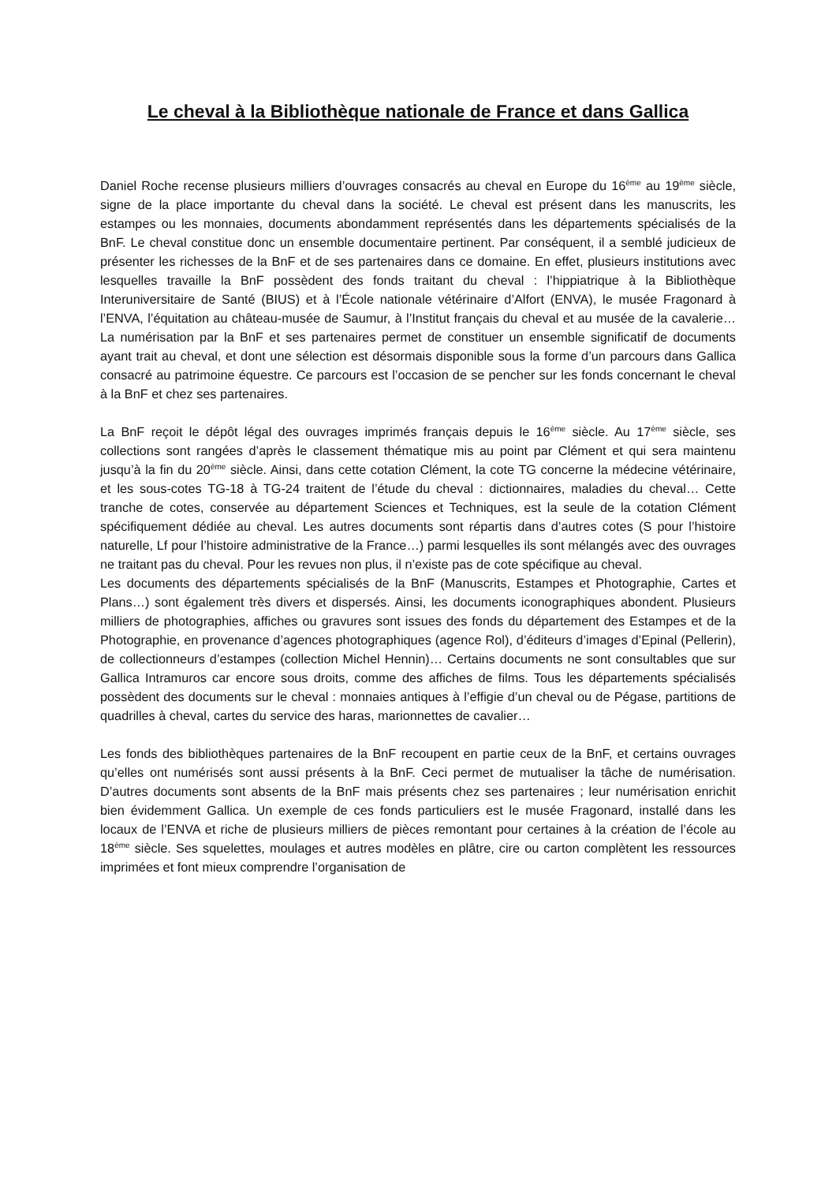Le cheval à la Bibliothèque nationale de France et dans Gallica
Daniel Roche recense plusieurs milliers d’ouvrages consacrés au cheval en Europe du 16<sup>ème</sup> au 19<sup>ème</sup> siècle, signe de la place importante du cheval dans la société. Le cheval est présent dans les manuscrits, les estampes ou les monnaies, documents abondamment représentés dans les départements spécialisés de la BnF. Le cheval constitue donc un ensemble documentaire pertinent. Par conséquent, il a semblé judicieux de présenter les richesses de la BnF et de ses partenaires dans ce domaine. En effet, plusieurs institutions avec lesquelles travaille la BnF possèdent des fonds traitant du cheval : l’hippiatrique à la Bibliothèque Interuniversitaire de Santé (BIUS) et à l’École nationale vétérinaire d’Alfort (ENVA), le musée Fragonard à l’ENVA, l’équitation au château-musée de Saumur, à l’Institut français du cheval et au musée de la cavalerie… La numérisation par la BnF et ses partenaires permet de constituer un ensemble significatif de documents ayant trait au cheval, et dont une sélection est désormais disponible sous la forme d’un parcours dans Gallica consacré au patrimoine équestre. Ce parcours est l’occasion de se pencher sur les fonds concernant le cheval à la BnF et chez ses partenaires.
La BnF reçoit le dépôt légal des ouvrages imprimés français depuis le 16<sup>ème</sup> siècle. Au 17<sup>ème</sup> siècle, ses collections sont rangées d’après le classement thématique mis au point par Clément et qui sera maintenu jusqu’à la fin du 20<sup>ème</sup> siècle. Ainsi, dans cette cotation Clément, la cote TG concerne la médecine vétérinaire, et les sous-cotes TG-18 à TG-24 traitent de l’étude du cheval : dictionnaires, maladies du cheval… Cette tranche de cotes, conservée au département Sciences et Techniques, est la seule de la cotation Clément spécifiquement dédiée au cheval. Les autres documents sont répartis dans d’autres cotes (S pour l’histoire naturelle, Lf pour l’histoire administrative de la France…) parmi lesquelles ils sont mélangés avec des ouvrages ne traitant pas du cheval. Pour les revues non plus, il n’existe pas de cote spécifique au cheval.
Les documents des départements spécialisés de la BnF (Manuscrits, Estampes et Photographie, Cartes et Plans…) sont également très divers et dispersés. Ainsi, les documents iconographiques abondent. Plusieurs milliers de photographies, affiches ou gravures sont issues des fonds du département des Estampes et de la Photographie, en provenance d’agences photographiques (agence Rol), d’éditeurs d’images d’Epinal (Pellerin), de collectionneurs d’estampes (collection Michel Hennin)… Certains documents ne sont consultables que sur Gallica Intramuros car encore sous droits, comme des affiches de films. Tous les départements spécialisés possèdent des documents sur le cheval : monnaies antiques à l’effigie d’un cheval ou de Pégase, partitions de quadrilles à cheval, cartes du service des haras, marionnettes de cavalier…
Les fonds des bibliothèques partenaires de la BnF recoupent en partie ceux de la BnF, et certains ouvrages qu’elles ont numérisés sont aussi présents à la BnF. Ceci permet de mutualiser la tâche de numérisation. D’autres documents sont absents de la BnF mais présents chez ses partenaires ; leur numérisation enrichit bien évidemment Gallica. Un exemple de ces fonds particuliers est le musée Fragonard, installé dans les locaux de l’ENVA et riche de plusieurs milliers de pièces remontant pour certaines à la création de l’école au 18<sup>ème</sup> siècle. Ses squelettes, moulages et autres modèles en plâtre, cire ou carton complètent les ressources imprimées et font mieux comprendre l’organisation de